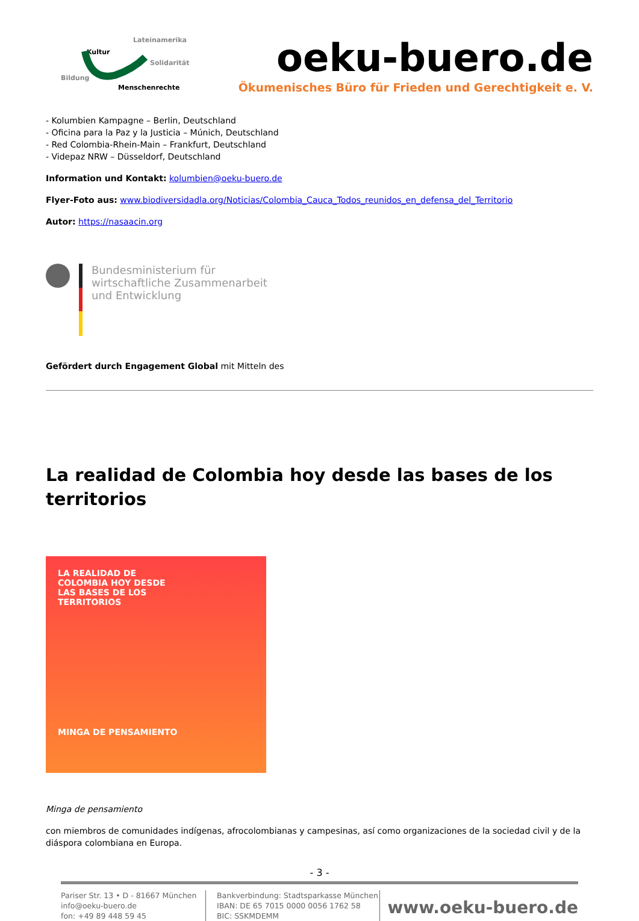Lateinamerika
Kultur
Solidarität
Bildung
Menschenrechte
oeku-buero.de
Ökumenisches Büro für Frieden und Gerechtigkeit e. V.
- Kolumbien Kampagne – Berlin, Deutschland
- Oficina para la Paz y la Justicia – Múnich, Deutschland
- Red Colombia-Rhein-Main – Frankfurt, Deutschland
- Videpaz NRW – Düsseldorf, Deutschland
Information und Kontakt: kolumbien@oeku-buero.de
Flyer-Foto aus: www.biodiversidadla.org/Noticias/Colombia_Cauca_Todos_reunidos_en_defensa_del_Territorio
Autor: https://nasaacin.org
Bundesministerium für
wirtschaftliche Zusammenarbeit
und Entwicklung
Gefördert durch Engagement Global mit Mitteln des
La realidad de Colombia hoy desde las bases de los territorios
LA REALIDAD DE
COLOMBIA HOY DESDE
LAS BASES DE LOS
TERRITORIOS
MINGA DE PENSAMIENTO
Minga de pensamiento
con miembros de comunidades indígenas, afrocolombianas y campesinas, así como organizaciones de la sociedad civil y de la diáspora colombiana en Europa.
- 3 -
Pariser Str. 13 • D - 81667 München
info@oeku-buero.de
fon: +49 89 448 59 45
Bankverbindung: Stadtsparkasse München
IBAN: DE 65 7015 0000 0056 1762 58
BIC: SSKMDEMM
www.oeku-buero.de